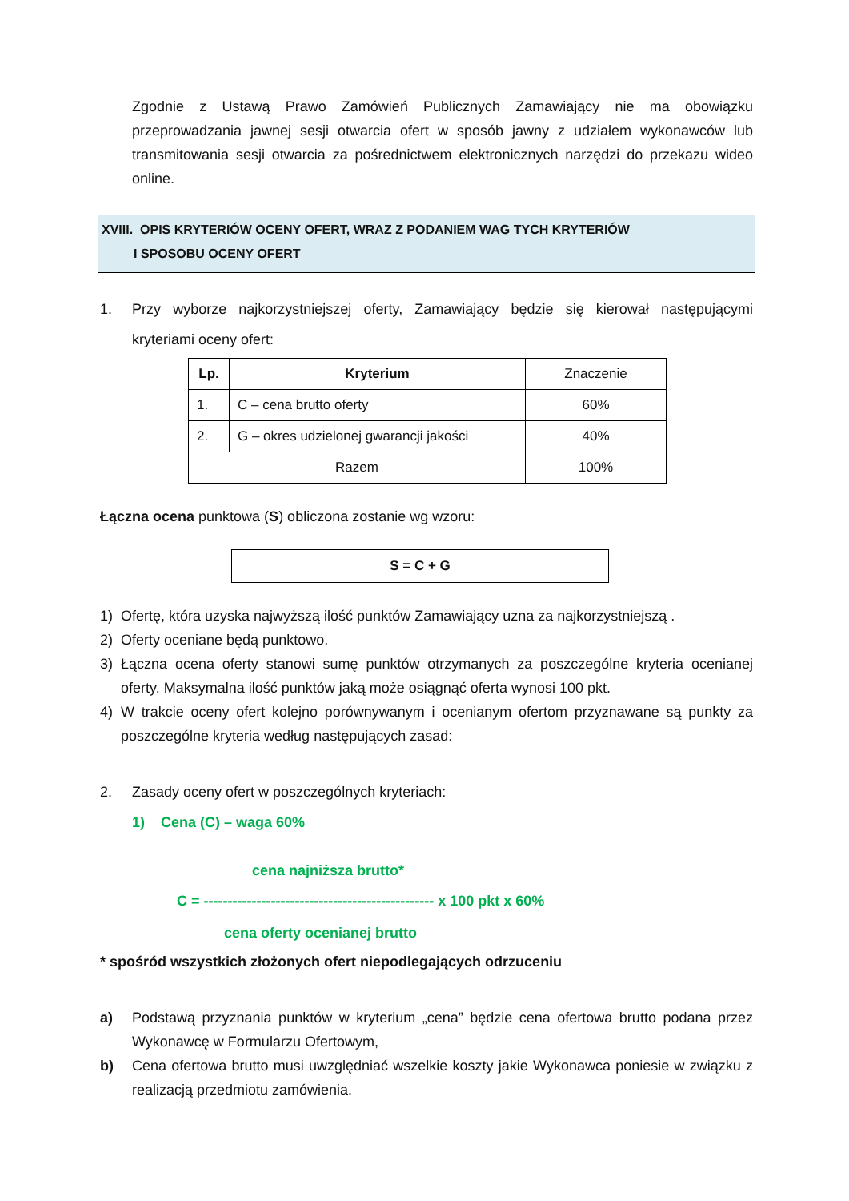Zgodnie z Ustawą Prawo Zamówień Publicznych Zamawiający nie ma obowiązku przeprowadzania jawnej sesji otwarcia ofert w sposób jawny z udziałem wykonawców lub transmitowania sesji otwarcia za pośrednictwem elektronicznych narzędzi do przekazu wideo online.
XVIII. OPIS KRYTERIÓW OCENY OFERT, WRAZ Z PODANIEM WAG TYCH KRYTERIÓW
I SPOSOBU OCENY OFERT
1.
Przy wyborze najkorzystniejszej oferty, Zamawiający będzie się kierował następującymi kryteriami oceny ofert:
| Lp. | Kryterium | Znaczenie |
| --- | --- | --- |
| 1. | C – cena brutto oferty | 60% |
| 2. | G – okres udzielonej gwarancji jakości | 40% |
| Razem | | 100% |
Łączna ocena punktowa (S) obliczona zostanie wg wzoru:
S = C + G
1)
Ofertę, która uzyska najwyższą ilość punktów Zamawiający uzna za najkorzystniejszą .
2)
Oferty oceniane będą punktowo.
3)
Łączna ocena oferty stanowi sumę punktów otrzymanych za poszczególne kryteria ocenianej oferty. Maksymalna ilość punktów jaką może osiągnąć oferta wynosi 100 pkt.
4)
W trakcie oceny ofert kolejno porównywanym i ocenianym ofertom przyznawane są punkty za poszczególne kryteria według następujących zasad:
2.
Zasady oceny ofert w poszczególnych kryteriach:
1) Cena (C) – waga 60%
cena najniższa brutto*
C = ------------------------------------------------ x 100 pkt x 60%
cena oferty ocenianej brutto
* spośród wszystkich złożonych ofert niepodlegających odrzuceniu
a)
Podstawą przyznania punktów w kryterium „cena” będzie cena ofertowa brutto podana przez Wykonawcę w Formularzu Ofertowym,
b)
Cena ofertowa brutto musi uwzględniać wszelkie koszty jakie Wykonawca poniesie w związku z realizacją przedmiotu zamówienia.